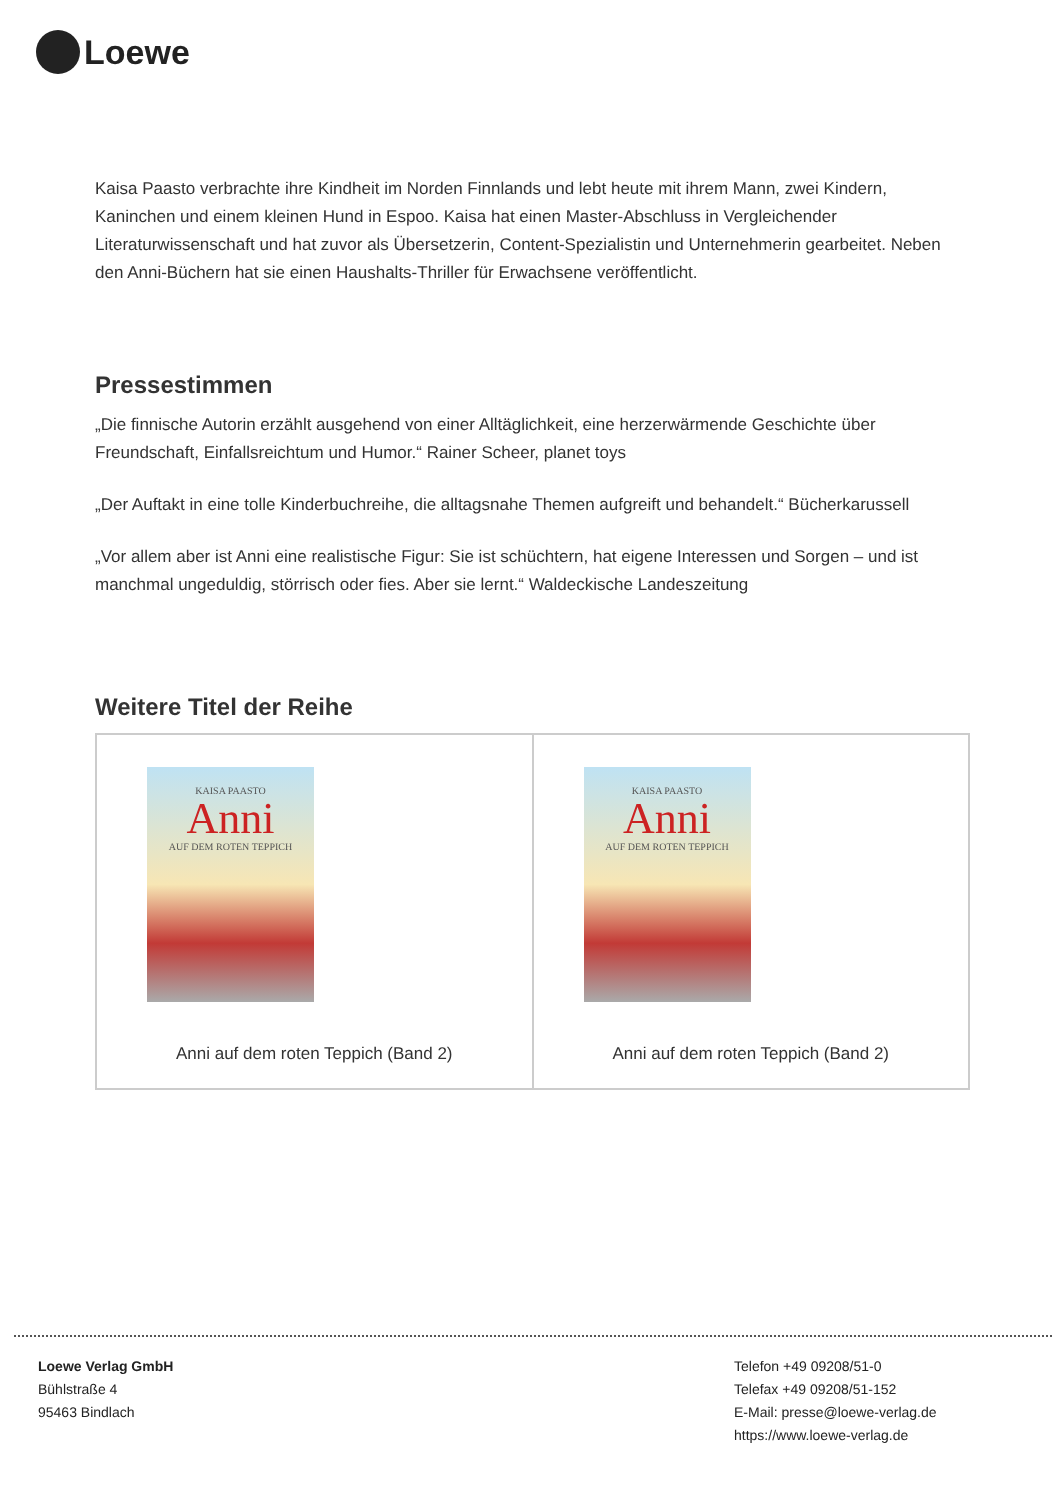Loewe
Kaisa Paasto verbrachte ihre Kindheit im Norden Finnlands und lebt heute mit ihrem Mann, zwei Kindern, Kaninchen und einem kleinen Hund in Espoo. Kaisa hat einen Master-Abschluss in Vergleichender Literaturwissenschaft und hat zuvor als Übersetzerin, Content-Spezialistin und Unternehmerin gearbeitet. Neben den Anni-Büchern hat sie einen Haushalts-Thriller für Erwachsene veröffentlicht.
Pressestimmen
„Die finnische Autorin erzählt ausgehend von einer Alltäglichkeit, eine herzerwärmende Geschichte über Freundschaft, Einfallsreichtum und Humor.“ Rainer Scheer, planet toys
„Der Auftakt in eine tolle Kinderbuchreihe, die alltagsnahe Themen aufgreift und behandelt.“ Bücherkarussell
„Vor allem aber ist Anni eine realistische Figur: Sie ist schüchtern, hat eigene Interessen und Sorgen – und ist manchmal ungeduldig, störrisch oder fies. Aber sie lernt.“ Waldeckische Landeszeitung
Weitere Titel der Reihe
| KAISA PAASTO Anni AUF DEM ROTEN TEPPICH Anni auf dem roten Teppich (Band 2) | KAISA PAASTO Anni AUF DEM ROTEN TEPPICH Anni auf dem roten Teppich (Band 2) |
Loewe Verlag GmbH
Bühlstraße 4
95463 Bindlach
Telefon +49 09208/51-0
Telefax +49 09208/51-152
E-Mail: presse@loewe-verlag.de
https://www.loewe-verlag.de